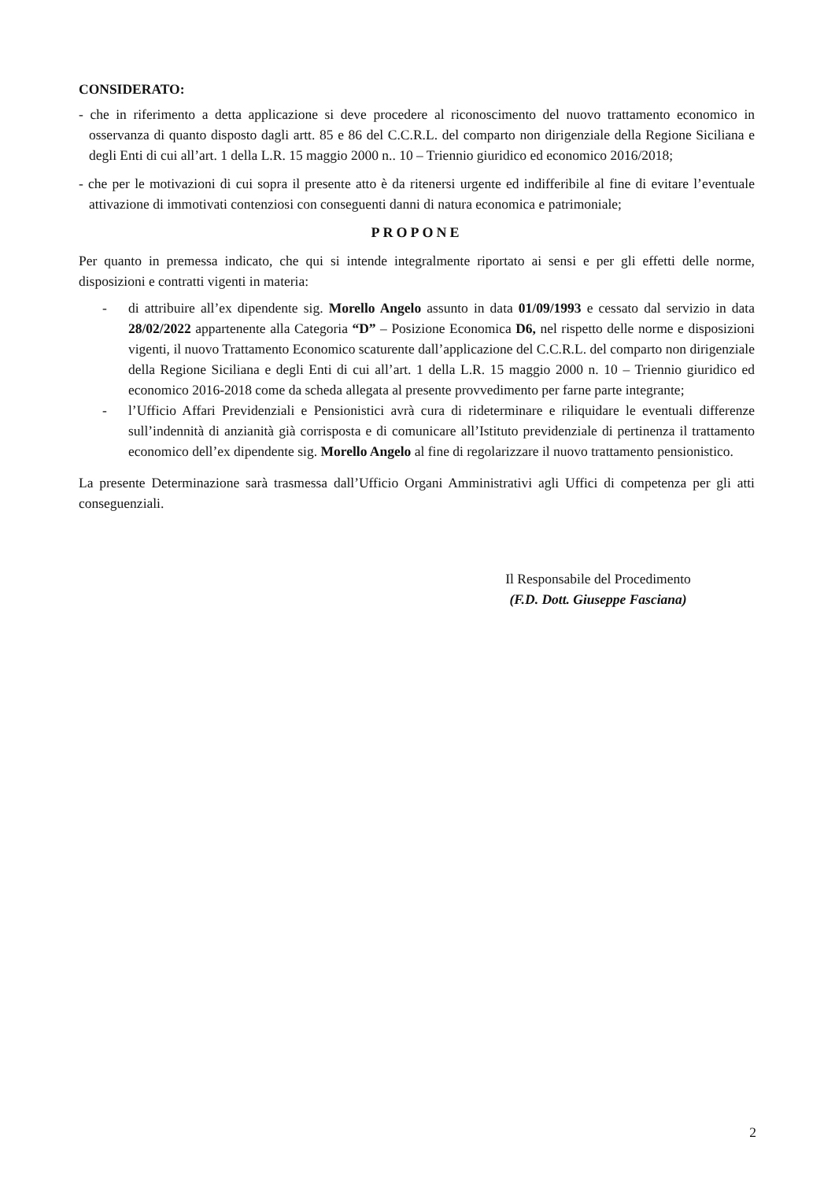CONSIDERATO:
- che in riferimento a detta applicazione si deve procedere al riconoscimento del nuovo trattamento economico in osservanza di quanto disposto dagli artt. 85 e 86 del C.C.R.L. del comparto non dirigenziale della Regione Siciliana e degli Enti di cui all’art. 1 della L.R. 15 maggio 2000 n.. 10 – Triennio giuridico ed economico 2016/2018;
- che per le motivazioni di cui sopra il presente atto è da ritenersi urgente ed indifferibile al fine di evitare l’eventuale attivazione di immotivati contenziosi con conseguenti danni di natura economica e patrimoniale;
PROPONE
Per quanto in premessa indicato, che qui si intende integralmente riportato ai sensi e per gli effetti delle norme, disposizioni e contratti vigenti in materia:
- di attribuire all’ex dipendente sig. Morello Angelo assunto in data 01/09/1993 e cessato dal servizio in data 28/02/2022 appartenente alla Categoria “D” – Posizione Economica D6, nel rispetto delle norme e disposizioni vigenti, il nuovo Trattamento Economico scaturente dall’applicazione del C.C.R.L. del comparto non dirigenziale della Regione Siciliana e degli Enti di cui all’art. 1 della L.R. 15 maggio 2000 n. 10 – Triennio giuridico ed economico 2016-2018 come da scheda allegata al presente provvedimento per farne parte integrante;
- l’Ufficio Affari Previdenziali e Pensionistici avrà cura di rideterminare e riliquidare le eventuali differenze sull’indennità di anzianità già corrisposta e di comunicare all’Istituto previdenziale di pertinenza il trattamento economico dell’ex dipendente sig. Morello Angelo al fine di regolarizzare il nuovo trattamento pensionistico.
La presente Determinazione sarà trasmessa dall’Ufficio Organi Amministrativi agli Uffici di competenza per gli atti conseguenziali.
Il Responsabile del Procedimento
(F.D. Dott. Giuseppe Fasciana)
2